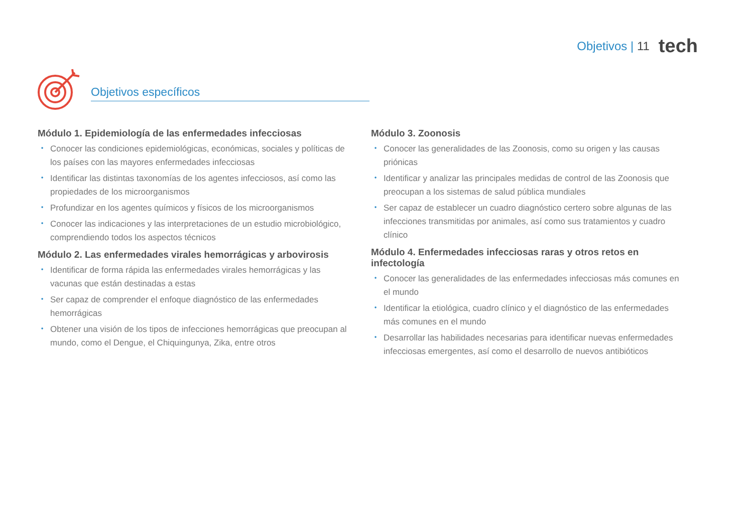Objetivos | 11 tech
Objetivos específicos
Módulo 1. Epidemiología de las enfermedades infecciosas
• Conocer las condiciones epidemiológicas, económicas, sociales y políticas de los países con las mayores enfermedades infecciosas
• Identificar las distintas taxonomías de los agentes infecciosos, así como las propiedades de los microorganismos
• Profundizar en los agentes químicos y físicos de los microorganismos
• Conocer las indicaciones y las interpretaciones de un estudio microbiológico, comprendiendo todos los aspectos técnicos
Módulo 2. Las enfermedades virales hemorrágicas y arbovirosis
• Identificar de forma rápida las enfermedades virales hemorrágicas y las vacunas que están destinadas a estas
• Ser capaz de comprender el enfoque diagnóstico de las enfermedades hemorrágicas
• Obtener una visión de los tipos de infecciones hemorrágicas que preocupan al mundo, como el Dengue, el Chiquingunya, Zika, entre otros
Módulo 3. Zoonosis
• Conocer las generalidades de las Zoonosis, como su origen y las causas priónicas
• Identificar y analizar las principales medidas de control de las Zoonosis que preocupan a los sistemas de salud pública mundiales
• Ser capaz de establecer un cuadro diagnóstico certero sobre algunas de las infecciones transmitidas por animales, así como sus tratamientos y cuadro clínico
Módulo 4. Enfermedades infecciosas raras y otros retos en infectología
• Conocer las generalidades de las enfermedades infecciosas más comunes en el mundo
• Identificar la etiológica, cuadro clínico y el diagnóstico de las enfermedades más comunes en el mundo
• Desarrollar las habilidades necesarias para identificar nuevas enfermedades infecciosas emergentes, así como el desarrollo de nuevos antibióticos